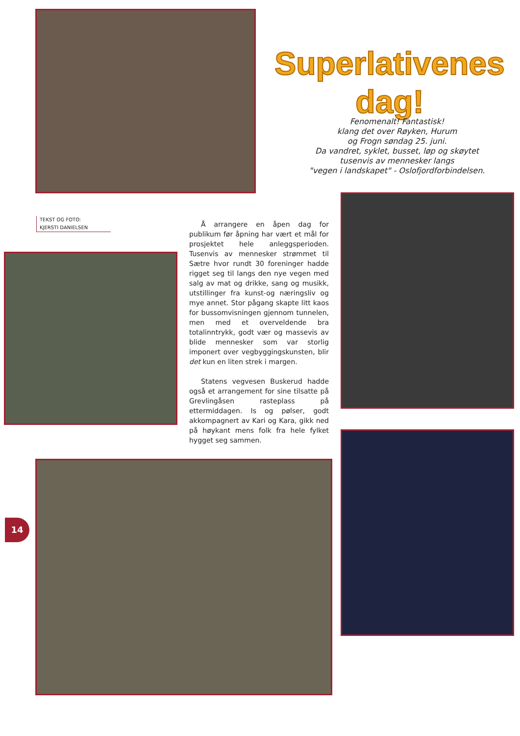Superlativenes
dag!
Fenomenalt! Fantastisk!
klang det over Røyken, Hurum
og Frogn søndag 25. juni.
Da vandret, syklet, busset, løp og skøytet
tusenvis av mennesker langs
"vegen i landskapet" - Oslofjordforbindelsen.
TEKST OG FOTO:
KJERSTI DANIELSEN
Å arrangere en åpen dag for publikum før åpning har vært et mål for prosjektet hele anleggsperioden. Tusenvis av mennesker strømmet til Sætre hvor rundt 30 foreninger hadde rigget seg til langs den nye vegen med salg av mat og drikke, sang og musikk, utstillinger fra kunst-og næringsliv og mye annet. Stor pågang skapte litt kaos for bussomvisningen gjennom tunnelen, men med et overveldende bra totalinntrykk, godt vær og massevis av blide mennesker som var storlig imponert over vegbyggingskunsten, blir det kun en liten strek i margen.
Statens vegvesen Buskerud hadde også et arrangement for sine tilsatte på Grevlingåsen rasteplass på ettermiddagen. Is og pølser, godt akkompagnert av Kari og Kara, gikk ned på høykant mens folk fra hele fylket hygget seg sammen.
14